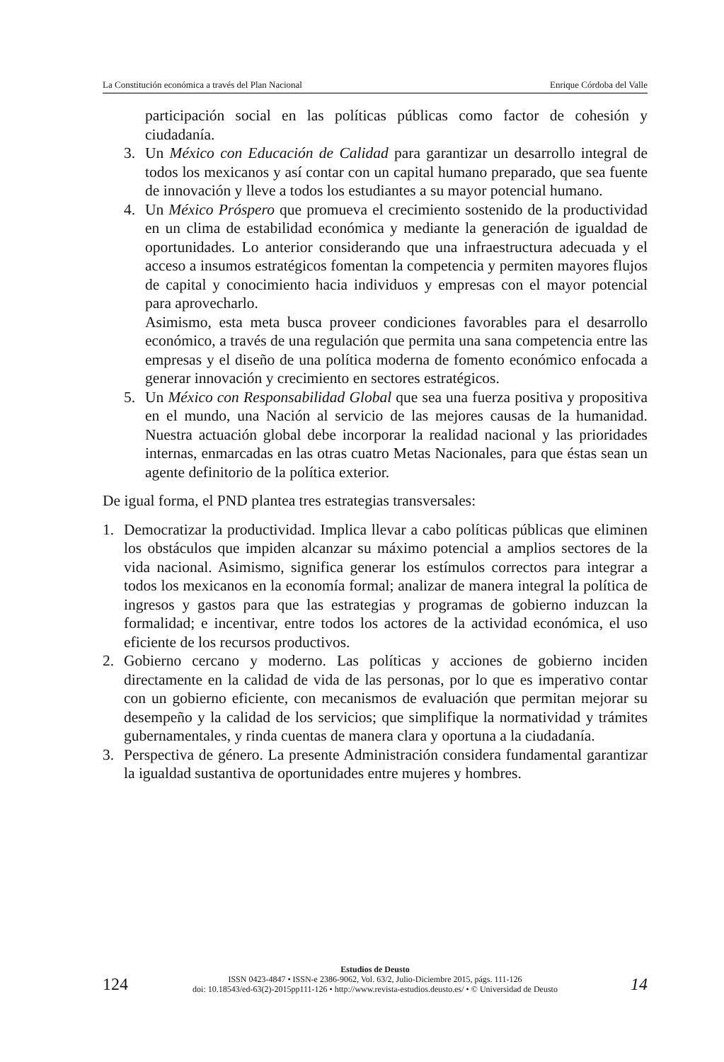La Constitución económica a través del Plan Nacional Enrique Córdoba del Valle
participación social en las políticas públicas como factor de cohesión y ciudadanía.
3. Un México con Educación de Calidad para garantizar un desarrollo integral de todos los mexicanos y así contar con un capital humano preparado, que sea fuente de innovación y lleve a todos los estudiantes a su mayor potencial humano.
4. Un México Próspero que promueva el crecimiento sostenido de la productividad en un clima de estabilidad económica y mediante la generación de igualdad de oportunidades. Lo anterior considerando que una infraestructura adecuada y el acceso a insumos estratégicos fomentan la competencia y permiten mayores flujos de capital y conocimiento hacia individuos y empresas con el mayor potencial para aprovecharlo.
Asimismo, esta meta busca proveer condiciones favorables para el desarrollo económico, a través de una regulación que permita una sana competencia entre las empresas y el diseño de una política moderna de fomento económico enfocada a generar innovación y crecimiento en sectores estratégicos.
5. Un México con Responsabilidad Global que sea una fuerza positiva y propositiva en el mundo, una Nación al servicio de las mejores causas de la humanidad. Nuestra actuación global debe incorporar la realidad nacional y las prioridades internas, enmarcadas en las otras cuatro Metas Nacionales, para que éstas sean un agente definitorio de la política exterior.
De igual forma, el PND plantea tres estrategias transversales:
1. Democratizar la productividad. Implica llevar a cabo políticas públicas que eliminen los obstáculos que impiden alcanzar su máximo potencial a amplios sectores de la vida nacional. Asimismo, significa generar los estímulos correctos para integrar a todos los mexicanos en la economía formal; analizar de manera integral la política de ingresos y gastos para que las estrategias y programas de gobierno induzcan la formalidad; e incentivar, entre todos los actores de la actividad económica, el uso eficiente de los recursos productivos.
2. Gobierno cercano y moderno. Las políticas y acciones de gobierno inciden directamente en la calidad de vida de las personas, por lo que es imperativo contar con un gobierno eficiente, con mecanismos de evaluación que permitan mejorar su desempeño y la calidad de los servicios; que simplifique la normatividad y trámites gubernamentales, y rinda cuentas de manera clara y oportuna a la ciudadanía.
3. Perspectiva de género. La presente Administración considera fundamental garantizar la igualdad sustantiva de oportunidades entre mujeres y hombres.
124
Estudios de Deusto
ISSN 0423-4847 • ISSN-e 2386-9062, Vol. 63/2, Julio-Diciembre 2015, págs. 111-126
doi: 10.18543/ed-63(2)-2015pp111-126 • http://www.revista-estudios.deusto.es/ • © Universidad de Deusto
14